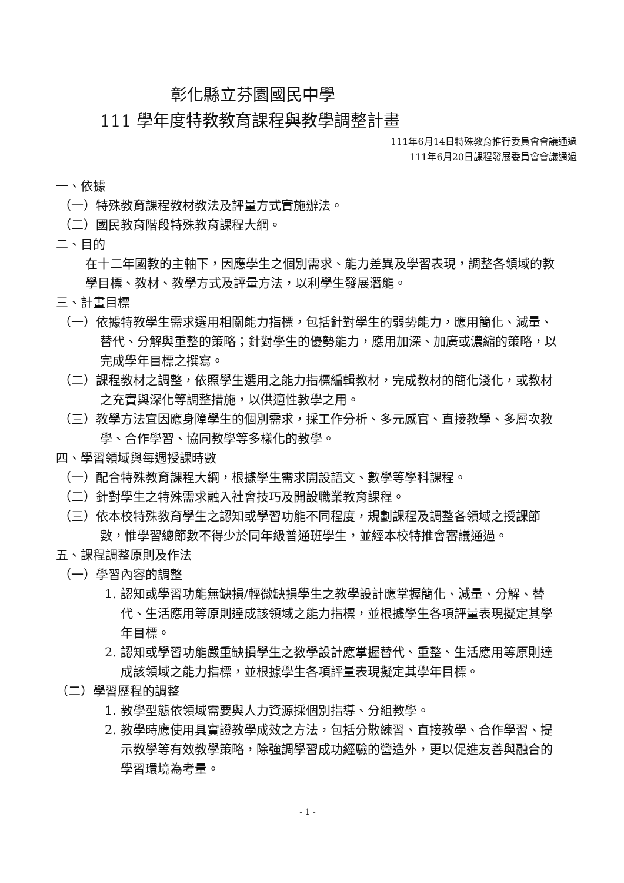彰化縣立芬園國民中學
111 學年度特教教育課程與教學調整計畫
111年6月14日特殊教育推行委員會會議通過
111年6月20日課程發展委員會會議通過
一、依據
（一）特殊教育課程教材教法及評量方式實施辦法。
（二）國民教育階段特殊教育課程大綱。
二、目的
在十二年國教的主軸下，因應學生之個別需求、能力差異及學習表現，調整各領域的教學目標、教材、教學方式及評量方法，以利學生發展潛能。
三、計畫目標
（一）依據特教學生需求選用相關能力指標，包括針對學生的弱勢能力，應用簡化、減量、替代、分解與重整的策略；針對學生的優勢能力，應用加深、加廣或濃縮的策略，以完成學年目標之撰寫。
（二）課程教材之調整，依照學生選用之能力指標編輯教材，完成教材的簡化淺化，或教材之充實與深化等調整措施，以供適性教學之用。
（三）教學方法宜因應身障學生的個別需求，採工作分析、多元感官、直接教學、多層次教學、合作學習、協同教學等多樣化的教學。
四、學習領域與每週授課時數
（一）配合特殊教育課程大綱，根據學生需求開設語文、數學等學科課程。
（二）針對學生之特殊需求融入社會技巧及開設職業教育課程。
（三）依本校特殊教育學生之認知或學習功能不同程度，規劃課程及調整各領域之授課節數，惟學習總節數不得少於同年級普通班學生，並經本校特推會審議通過。
五、課程調整原則及作法
（一）學習內容的調整
1. 認知或學習功能無缺損/輕微缺損學生之教學設計應掌握簡化、減量、分解、替代、生活應用等原則達成該領域之能力指標，並根據學生各項評量表現擬定其學年目標。
2. 認知或學習功能嚴重缺損學生之教學設計應掌握替代、重整、生活應用等原則達成該領域之能力指標，並根據學生各項評量表現擬定其學年目標。
（二）學習歷程的調整
1. 教學型態依領域需要與人力資源採個別指導、分組教學。
2. 教學時應使用具實證教學成效之方法，包括分散練習、直接教學、合作學習、提示教學等有效教學策略，除強調學習成功經驗的營造外，更以促進友善與融合的學習環境為考量。
- 1 -